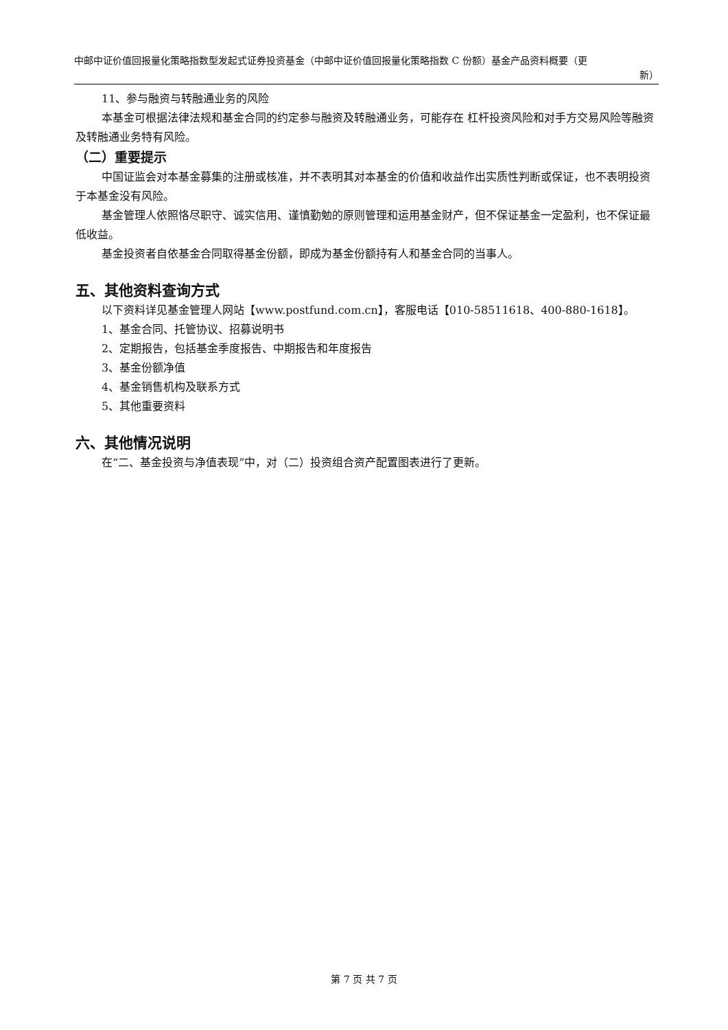中邮中证价值回报量化策略指数型发起式证券投资基金（中邮中证价值回报量化策略指数 C 份额）基金产品资料概要（更
新）
11、参与融资与转融通业务的风险
本基金可根据法律法规和基金合同的约定参与融资及转融通业务，可能存在 杠杆投资风险和对手方交易风险等融资及转融通业务特有风险。
（二）重要提示
中国证监会对本基金募集的注册或核准，并不表明其对本基金的价值和收益作出实质性判断或保证，也不表明投资于本基金没有风险。
基金管理人依照恪尽职守、诚实信用、谨慎勤勉的原则管理和运用基金财产，但不保证基金一定盈利，也不保证最低收益。
基金投资者自依基金合同取得基金份额，即成为基金份额持有人和基金合同的当事人。
五、其他资料查询方式
以下资料详见基金管理人网站【www.postfund.com.cn】，客服电话【010-58511618、400-880-1618】。
1、基金合同、托管协议、招募说明书
2、定期报告，包括基金季度报告、中期报告和年度报告
3、基金份额净值
4、基金销售机构及联系方式
5、其他重要资料
六、其他情况说明
在“二、基金投资与净值表现”中，对（二）投资组合资产配置图表进行了更新。
第 7 页 共 7 页